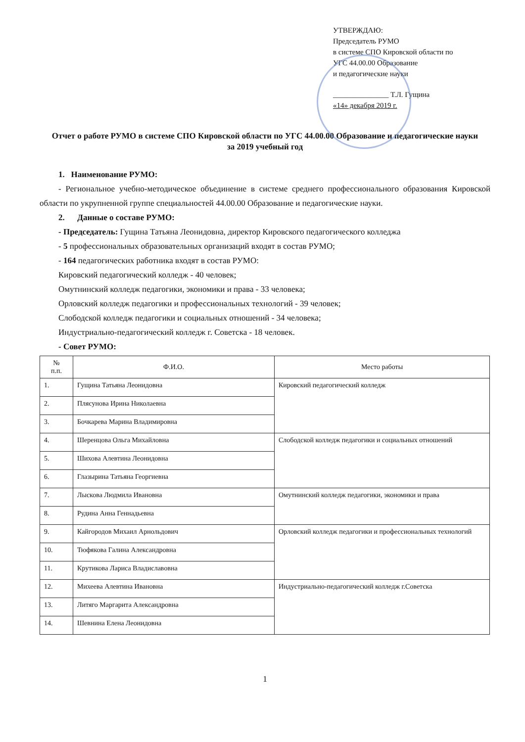УТВЕРЖДАЮ:
Председатель РУМО
в системе СПО Кировской области по
УГС 44.00.00 Образование
и педагогические науки
_______________ Т.Л. Гущина
«14» декабря 2019 г.
Отчет о работе РУМО в системе СПО Кировской области по УГС 44.00.00 Образование и педагогические науки
за 2019 учебный год
1. Наименование РУМО:
- Региональное учебно-методическое объединение в системе среднего профессионального образования Кировской области по укрупненной группе специальностей 44.00.00 Образование и педагогические науки.
2. Данные о составе РУМО:
- Председатель: Гущина Татьяна Леонидовна, директор Кировского педагогического колледжа
- 5 профессиональных образовательных организаций входят в состав РУМО;
- 164 педагогических работника входят в состав РУМО:
Кировский педагогический колледж - 40 человек;
Омутнинский колледж педагогики, экономики и права - 33 человека;
Орловский колледж педагогики и профессиональных технологий - 39 человек;
Слободской колледж педагогики и социальных отношений - 34 человека;
Индустриально-педагогический колледж г. Советска - 18 человек.
- Совет РУМО:
| № п.п. | Ф.И.О. | Место работы |
| --- | --- | --- |
| 1. | Гущина Татьяна Леонидовна | Кировский педагогический колледж |
| 2. | Плясунова Ирина Николаевна | |
| 3. | Бочкарева Марина Владимировна | |
| 4. | Шеренцова Ольга Михайловна | Слободской колледж педагогики и социальных отношений |
| 5. | Шихова Алевтина Леонидовна | |
| 6. | Глазырина Татьяна Георгиевна | |
| 7. | Лыскова Людмила Ивановна | Омутнинский колледж педагогики, экономики и права |
| 8. | Рудина Анна Геннадьевна | |
| 9. | Кайгородов Михаил Арнольдович | Орловский колледж педагогики и профессиональных технологий |
| 10. | Тюфякова Галина Александровна | |
| 11. | Крутикова Лариса Владиславовна | |
| 12. | Михеева Алевтина Ивановна | Индустриально-педагогический колледж г.Советска |
| 13. | Литяго Маргарита Александровна | |
| 14. | Шевнина Елена Леонидовна | |
1